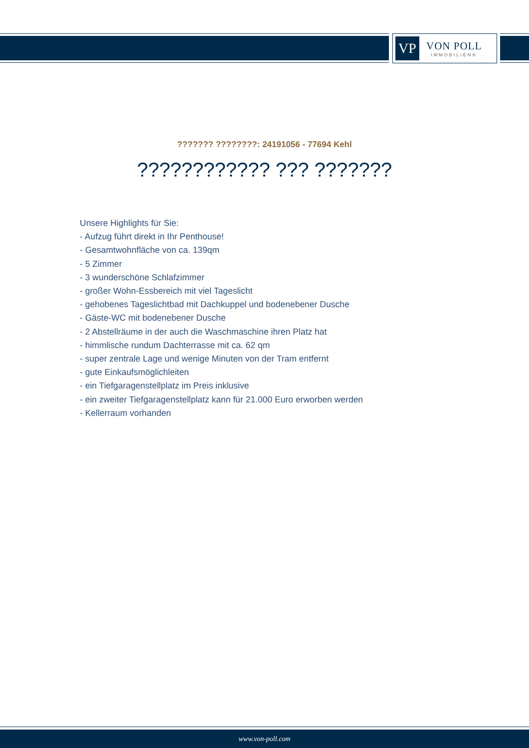VP
VON POLL
IMMOBILIEN®
??????? ????????: 24191056 - 77694 Kehl
???????????? ??? ???????
Unsere Highlights für Sie:
- Aufzug führt direkt in Ihr Penthouse!
- Gesamtwohnfläche von ca. 139qm
- 5 Zimmer
- 3 wunderschöne Schlafzimmer
- großer Wohn-Essbereich mit viel Tageslicht
- gehobenes Tageslichtbad mit Dachkuppel und bodenebener Dusche
- Gäste-WC mit bodenebener Dusche
- 2 Abstellräume in der auch die Waschmaschine ihren Platz hat
- himmlische rundum Dachterrasse mit ca. 62 qm
- super zentrale Lage und wenige Minuten von der Tram entfernt
- gute Einkaufsmöglichleiten
- ein Tiefgaragenstellplatz im Preis inklusive
- ein zweiter Tiefgaragenstellplatz kann für 21.000 Euro erworben werden
- Kellerraum vorhanden
www.von-poll.com